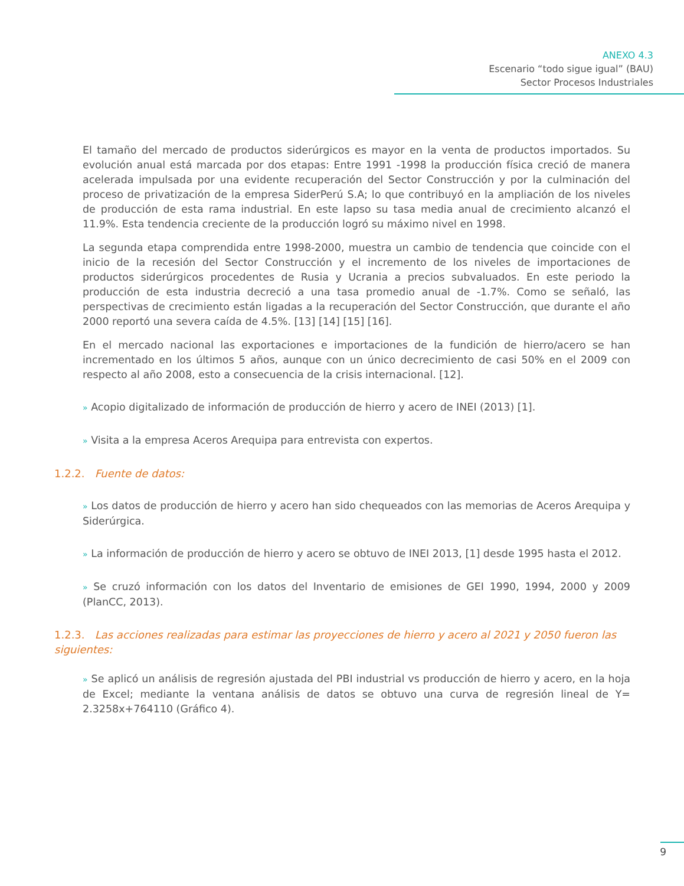ANEXO 4.3
Escenario “todo sigue igual” (BAU)
Sector Procesos Industriales
El tamaño del mercado de productos siderúrgicos es mayor en la venta de productos importados. Su evolución anual está marcada por dos etapas: Entre 1991 -1998 la producción física creció de manera acelerada impulsada por una evidente recuperación del Sector Construcción y por la culminación del proceso de privatización de la empresa SiderPerú S.A; lo que contribuyó en la ampliación de los niveles de producción de esta rama industrial. En este lapso su tasa media anual de crecimiento alcanzó el 11.9%. Esta tendencia creciente de la producción logró su máximo nivel en 1998.
La segunda etapa comprendida entre 1998-2000, muestra un cambio de tendencia que coincide con el inicio de la recesión del Sector Construcción y el incremento de los niveles de importaciones de productos siderúrgicos procedentes de Rusia y Ucrania a precios subvaluados. En este periodo la producción de esta industria decreció a una tasa promedio anual de -1.7%. Como se señaló, las perspectivas de crecimiento están ligadas a la recuperación del Sector Construcción, que durante el año 2000 reportó una severa caída de 4.5%. [13] [14] [15] [16].
En el mercado nacional las exportaciones e importaciones de la fundición de hierro/acero se han incrementado en los últimos 5 años, aunque con un único decrecimiento de casi 50% en el 2009 con respecto al año 2008, esto a consecuencia de la crisis internacional. [12].
» Acopio digitalizado de información de producción de hierro y acero de INEI (2013) [1].
» Visita a la empresa Aceros Arequipa para entrevista con expertos.
1.2.2. Fuente de datos:
» Los datos de producción de hierro y acero han sido chequeados con las memorias de Aceros Arequipa y Siderúrgica.
» La información de producción de hierro y acero se obtuvo de INEI 2013, [1] desde 1995 hasta el 2012.
» Se cruzó información con los datos del Inventario de emisiones de GEI 1990, 1994, 2000 y 2009 (PlanCC, 2013).
1.2.3. Las acciones realizadas para estimar las proyecciones de hierro y acero al 2021 y 2050 fueron las siguientes:
» Se aplicó un análisis de regresión ajustada del PBI industrial vs producción de hierro y acero, en la hoja de Excel; mediante la ventana análisis de datos se obtuvo una curva de regresión lineal de Y= 2.3258x+764110 (Gráfico 4).
9